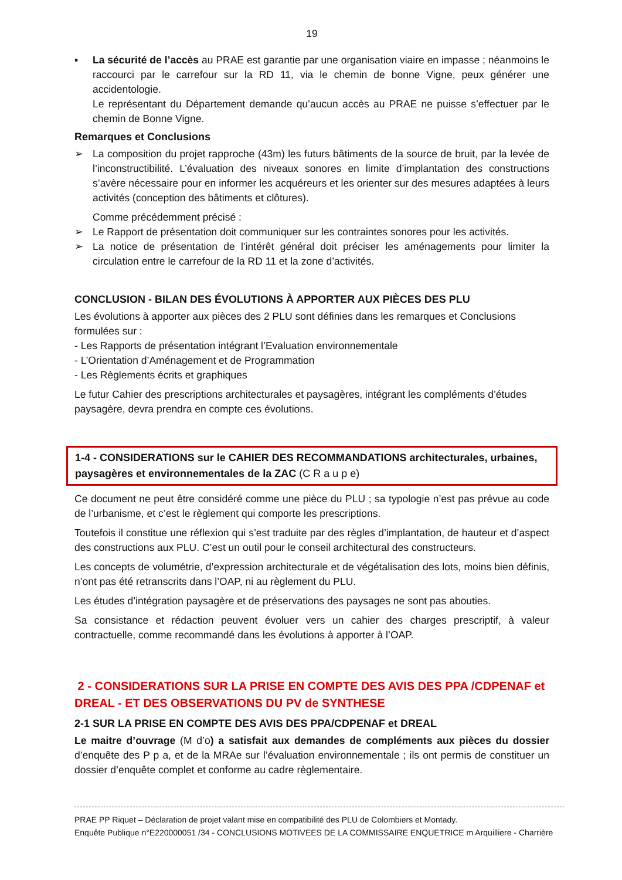19
▪ La sécurité de l’accès au PRAE est garantie par une organisation viaire en impasse ; néanmoins le raccourci par le carrefour sur la RD 11, via le chemin de bonne Vigne, peux générer une accidentologie.
Le représentant du Département demande qu’aucun accès au PRAE ne puisse s’effectuer par le chemin de Bonne Vigne.
Remarques et Conclusions
➢ La composition du projet rapproche (43m) les futurs bâtiments de la source de bruit, par la levée de l’inconstructibilité. L’évaluation des niveaux sonores en limite d’implantation des constructions s’avère nécessaire pour en informer les acquéreurs et les orienter sur des mesures adaptées à leurs activités (conception des bâtiments et clôtures).
Comme précédemment précisé :
➢ Le Rapport de présentation doit communiquer sur les contraintes sonores pour les activités.
➢ La notice de présentation de l’intérêt général doit préciser les aménagements pour limiter la circulation entre le carrefour de la RD 11 et la zone d’activités.
CONCLUSION - BILAN DES ÉVOLUTIONS À APPORTER AUX PIÈCES DES PLU
Les évolutions à apporter aux pièces des 2 PLU sont définies dans les remarques et Conclusions formulées sur :
- Les Rapports de présentation intégrant l’Evaluation environnementale
- L’Orientation d’Aménagement et de Programmation
- Les Règlements écrits et graphiques
Le futur Cahier des prescriptions architecturales et paysagères, intégrant les compléments d’études paysagère, devra prendra en compte ces évolutions.
1-4 - CONSIDERATIONS sur le CAHIER DES RECOMMANDATIONS architecturales, urbaines, paysagères et environnementales de la ZAC (C R a u p e)
Ce document ne peut être considéré comme une pièce du PLU ; sa typologie n’est pas prévue au code de l’urbanisme, et c’est le règlement qui comporte les prescriptions.
Toutefois il constitue une réflexion qui s’est traduite par des règles d’implantation, de hauteur et d’aspect des constructions aux PLU. C’est un outil pour le conseil architectural des constructeurs.
Les concepts de volumétrie, d’expression architecturale et de végétalisation des lots, moins bien définis, n’ont pas été retranscrits dans l’OAP, ni au règlement du PLU.
Les études d’intégration paysagère et de préservations des paysages ne sont pas abouties.
Sa consistance et rédaction peuvent évoluer vers un cahier des charges prescriptif, à valeur contractuelle, comme recommandé dans les évolutions à apporter à l’OAP.
2 - CONSIDERATIONS SUR LA PRISE EN COMPTE DES AVIS DES PPA /CDPENAF et DREAL - ET DES OBSERVATIONS DU PV de SYNTHESE
2-1 SUR LA PRISE EN COMPTE DES AVIS DES PPA/CDPENAF et DREAL
Le maitre d’ouvrage (M d’o) a satisfait aux demandes de compléments aux pièces du dossier d’enquête des P p a, et de la MRAe sur l’évaluation environnementale ; ils ont permis de constituer un dossier d’enquête complet et conforme au cadre règlementaire.
PRAE PP Riquet – Déclaration de projet valant mise en compatibilité des PLU de Colombiers et Montady.
Enquête Publique n°E220000051 /34 - CONCLUSIONS MOTIVEES DE LA COMMISSAIRE ENQUETRICE m Arquilliere - Charrière